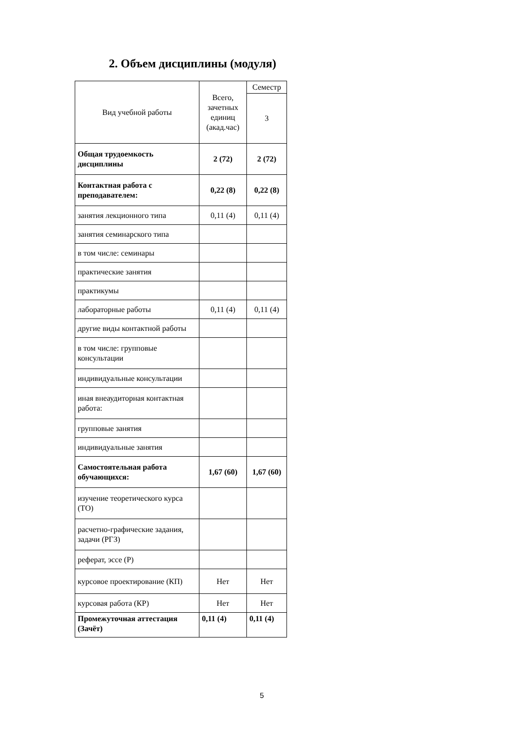2. Объем дисциплины (модуля)
| Вид учебной работы | Всего, зачетных единиц (акад.час) | Семестр |
| | | 3 |
| Общая трудоемкость дисциплины | 2 (72) | 2 (72) |
| Контактная работа с преподавателем: | 0,22 (8) | 0,22 (8) |
| занятия лекционного типа | 0,11 (4) | 0,11 (4) |
| занятия семинарского типа | | |
| в том числе: семинары | | |
| практические занятия | | |
| практикумы | | |
| лабораторные работы | 0,11 (4) | 0,11 (4) |
| другие виды контактной работы | | |
| в том числе: групповые консультации | | |
| индивидуальные консультации | | |
| иная внеаудиторная контактная работа: | | |
| групповые занятия | | |
| индивидуальные занятия | | |
| Самостоятельная работа обучающихся: | 1,67 (60) | 1,67 (60) |
| изучение теоретического курса (ТО) | | |
| расчетно-графические задания, задачи (РГЗ) | | |
| реферат, эссе (Р) | | |
| курсовое проектирование (КП) | Нет | Нет |
| курсовая работа (КР) | Нет | Нет |
| Промежуточная аттестация (Зачёт) | 0,11 (4) | 0,11 (4) |
5